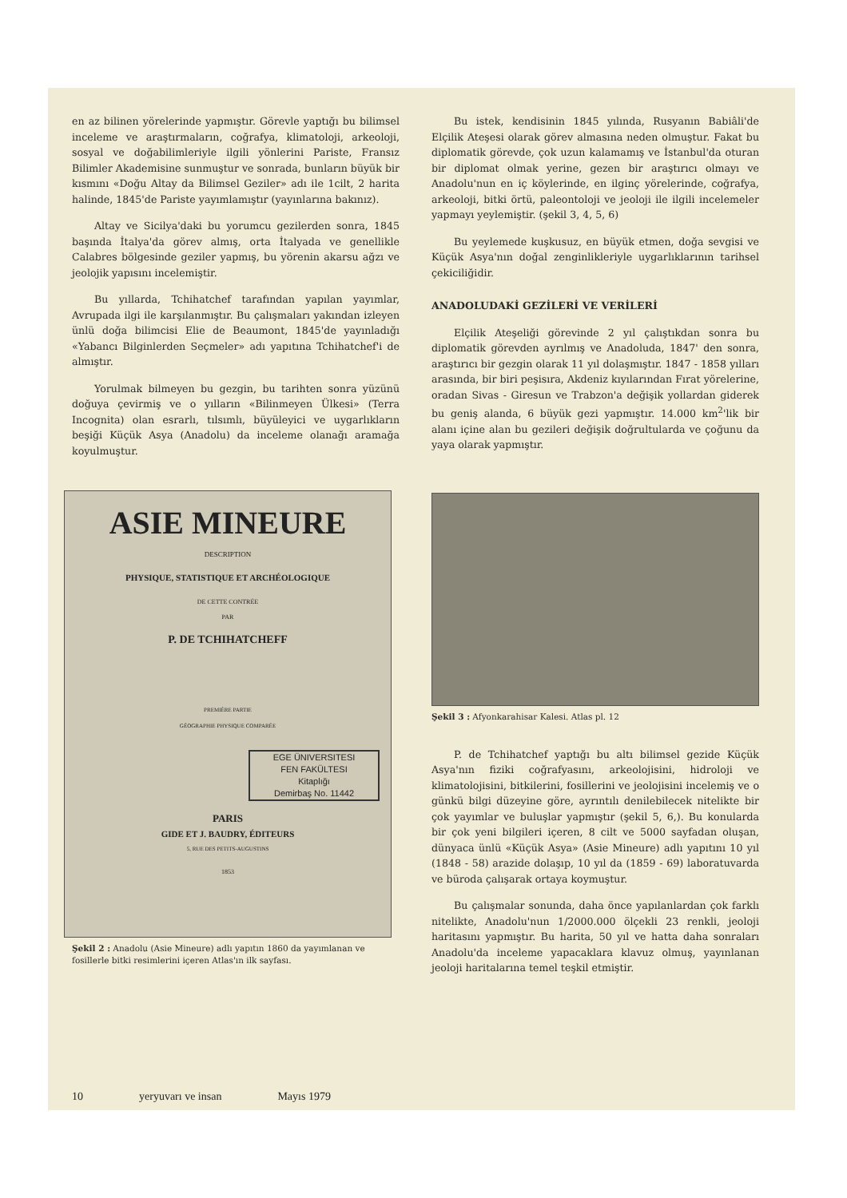en az bilinen yörelerinde yapmıştır. Görevle yaptığı bu bilimsel inceleme ve araştırmaların, coğrafya, klimatoloji, arkeoloji, sosyal ve doğabilimleriyle ilgili yönlerini Pariste, Fransız Bilimler Akademisine sunmuştur ve sonrada, bunların büyük bir kısmını «Doğu Altay da Bilimsel Geziler» adı ile 1cilt, 2 harita halinde, 1845'de Pariste yayımlamıştır (yayınlarına bakınız).
Altay ve Sicilya'daki bu yorumcu gezilerden sonra, 1845 başında İtalya'da görev almış, orta İtalyada ve genellikle Calabres bölgesinde geziler yapmış, bu yörenin akarsu ağzı ve jeolojik yapısını incelemiştir.
Bu yıllarda, Tchihatchef tarafından yapılan yayımlar, Avrupada ilgi ile karşılanmıştır. Bu çalışmaları yakından izleyen ünlü doğa bilimcisi Elie de Beaumont, 1845'de yayınladığı «Yabancı Bilginlerden Seçmeler» adı yapıtına Tchihatchef'i de almıştır.
Yorulmak bilmeyen bu gezgin, bu tarihten sonra yüzünü doğuya çevirmiş ve o yılların «Bilinmeyen Ülkesi» (Terra Incognita) olan esrarlı, tılsımlı, büyüleyici ve uygarlıkların beşiği Küçük Asya (Anadolu) da inceleme olanağı aramağa koyulmuştur.
ASIE MINEURE
DESCRIPTION
PHYSIQUE, STATISTIQUE ET ARCHÉOLOGIQUE
DE CETTE CONTRÉE
PAR
P. DE TCHIHATCHEFF
PREMIÈRE PARTIE
GÉOGRAPHIE PHYSIQUE COMPARÉE
EGE ÜNIVERSITESI
FEN FAKÜLTESI
Kitaplığı
Demirbaş No. 11442
PARIS
GIDE ET J. BAUDRY, ÉDITEURS
5, RUE DES PETITS-AUGUSTINS
1853
Şekil 2 : Anadolu (Asie Mineure) adlı yapıtın 1860 da yayımlanan ve fosillerle bitki resimlerini içeren Atlas'ın ilk sayfası.
Bu istek, kendisinin 1845 yılında, Rusyanın Babiâli'de Elçilik Ateşesi olarak görev almasına neden olmuştur. Fakat bu diplomatik görevde, çok uzun kalamamış ve İstanbul'da oturan bir diplomat olmak yerine, gezen bir araştırıcı olmayı ve Anadolu'nun en iç köylerinde, en ilginç yörelerinde, coğrafya, arkeoloji, bitki örtü, paleontoloji ve jeoloji ile ilgili incelemeler yapmayı yeylemiştir. (şekil 3, 4, 5, 6)
Bu yeylemede kuşkusuz, en büyük etmen, doğa sevgisi ve Küçük Asya'nın doğal zenginlikleriyle uygarlıklarının tarihsel çekiciliğidir.
ANADOLUDAKİ GEZİLERİ VE VERİLERİ
Elçilik Ateşeliği görevinde 2 yıl çalıştıkdan sonra bu diplomatik görevden ayrılmış ve Anadoluda, 1847' den sonra, araştırıcı bir gezgin olarak 11 yıl dolaşmıştır. 1847 - 1858 yılları arasında, bir biri peşisıra, Akdeniz kıyılarından Fırat yörelerine, oradan Sivas - Giresun ve Trabzon'a değişik yollardan giderek bu geniş alanda, 6 büyük gezi yapmıştır. 14.000 km<sup>2</sup>'lik bir alanı içine alan bu gezileri değişik doğrultularda ve çoğunu da yaya olarak yapmıştır.
Şekil 3 : Afyonkarahisar Kalesi. Atlas pl. 12
P. de Tchihatchef yaptığı bu altı bilimsel gezide Küçük Asya'nın fiziki coğrafyasını, arkeolojisini, hidroloji ve klimatolojisini, bitkilerini, fosillerini ve jeolojisini incelemiş ve o günkü bilgi düzeyine göre, ayrıntılı denilebilecek nitelikte bir çok yayımlar ve buluşlar yapmıştır (şekil 5, 6,). Bu konularda bir çok yeni bilgileri içeren, 8 cilt ve 5000 sayfadan oluşan, dünyaca ünlü «Küçük Asya» (Asie Mineure) adlı yapıtını 10 yıl (1848 - 58) arazide dolaşıp, 10 yıl da (1859 - 69) laboratuvarda ve büroda çalışarak ortaya koymuştur.
Bu çalışmalar sonunda, daha önce yapılanlardan çok farklı nitelikte, Anadolu'nun 1/2000.000 ölçekli 23 renkli, jeoloji haritasını yapmıştır. Bu harita, 50 yıl ve hatta daha sonraları Anadolu'da inceleme yapacaklara klavuz olmuş, yayınlanan jeoloji haritalarına temel teşkil etmiştir.
10 yeryuvarı ve insan Mayıs 1979